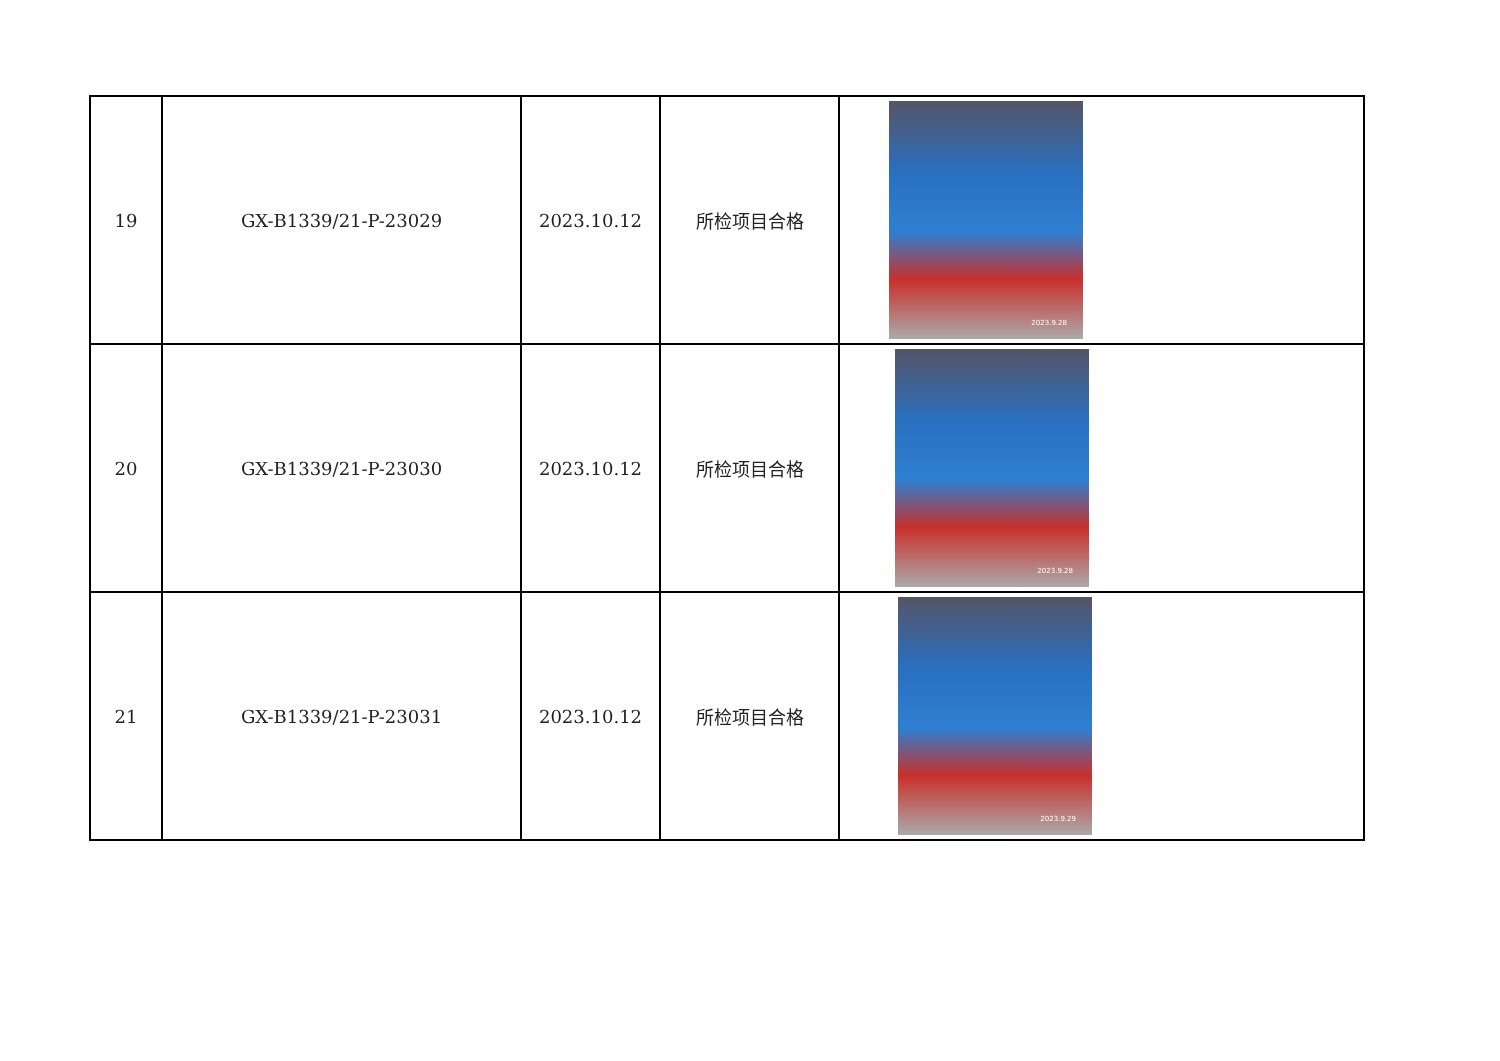| 19 | GX-B1339/21-P-23029 | 2023.10.12 | 所检项目合格 | 2023.9.28 |
| 20 | GX-B1339/21-P-23030 | 2023.10.12 | 所检项目合格 | 2023.9.28 |
| 21 | GX-B1339/21-P-23031 | 2023.10.12 | 所检项目合格 | 2023.9.29 |